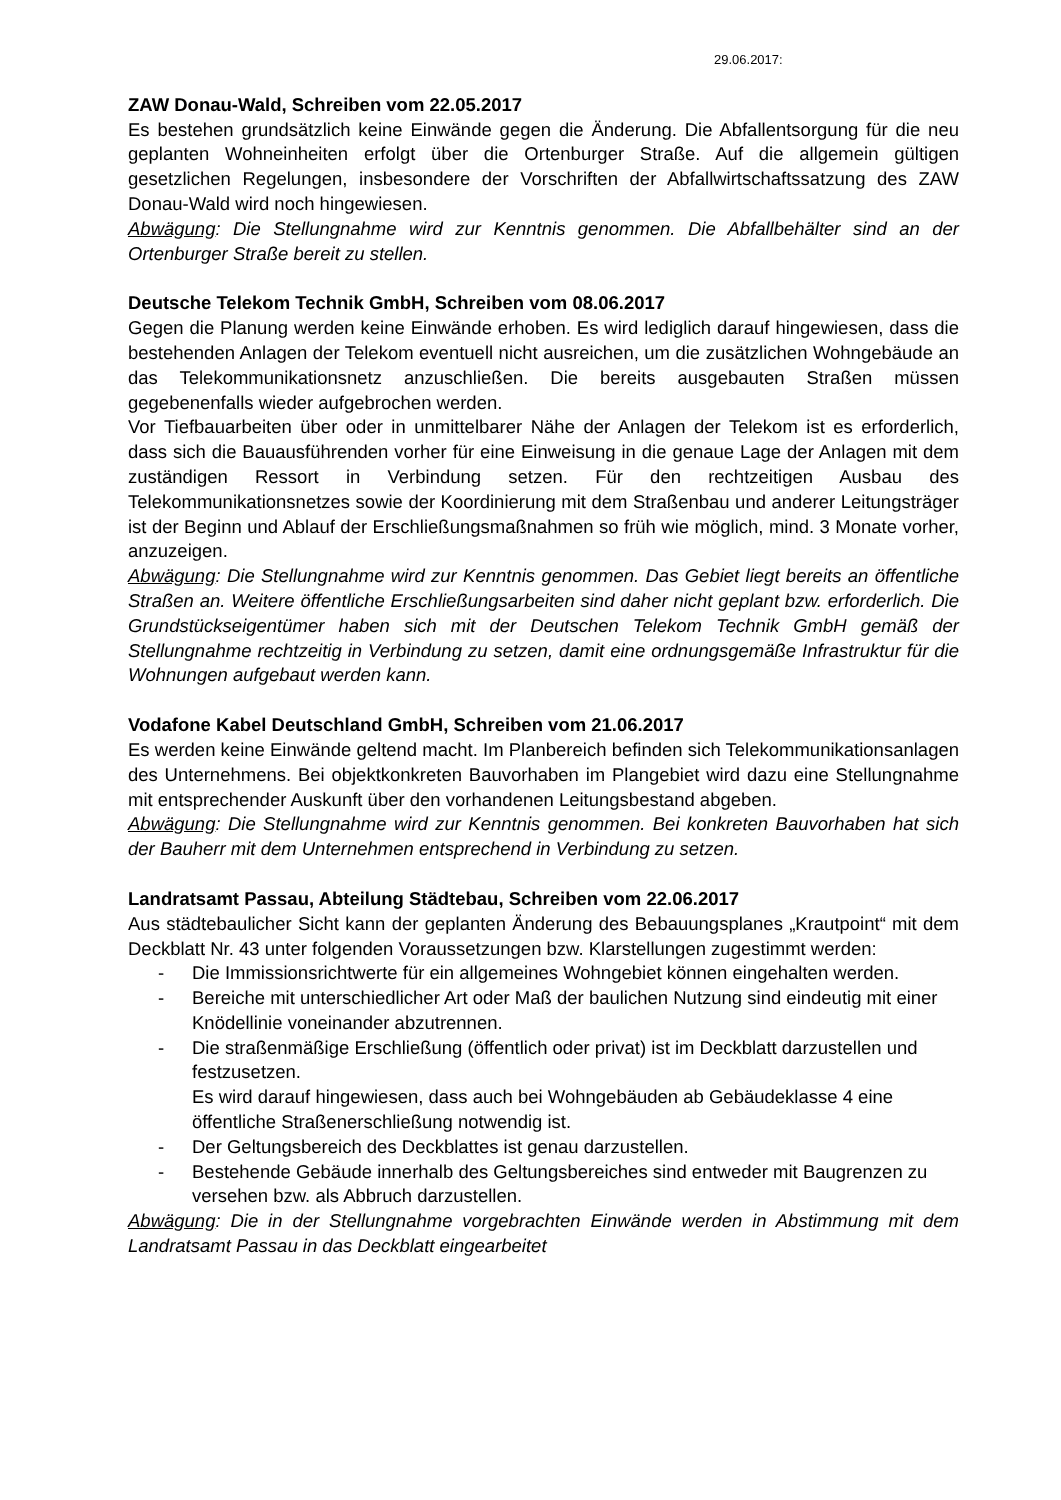29.06.2017:
ZAW Donau-Wald, Schreiben vom 22.05.2017
Es bestehen grundsätzlich keine Einwände gegen die Änderung. Die Abfallentsorgung für die neu geplanten Wohneinheiten erfolgt über die Ortenburger Straße. Auf die allgemein gültigen gesetzlichen Regelungen, insbesondere der Vorschriften der Abfallwirtschaftssatzung des ZAW Donau-Wald wird noch hingewiesen.
Abwägung: Die Stellungnahme wird zur Kenntnis genommen. Die Abfallbehälter sind an der Ortenburger Straße bereit zu stellen.
Deutsche Telekom Technik GmbH, Schreiben vom 08.06.2017
Gegen die Planung werden keine Einwände erhoben. Es wird lediglich darauf hingewiesen, dass die bestehenden Anlagen der Telekom eventuell nicht ausreichen, um die zusätzlichen Wohngebäude an das Telekommunikationsnetz anzuschließen. Die bereits ausgebauten Straßen müssen gegebenenfalls wieder aufgebrochen werden.
Vor Tiefbauarbeiten über oder in unmittelbarer Nähe der Anlagen der Telekom ist es erforderlich, dass sich die Bauausführenden vorher für eine Einweisung in die genaue Lage der Anlagen mit dem zuständigen Ressort in Verbindung setzen. Für den rechtzeitigen Ausbau des Telekommunikationsnetzes sowie der Koordinierung mit dem Straßenbau und anderer Leitungsträger ist der Beginn und Ablauf der Erschließungsmaßnahmen so früh wie möglich, mind. 3 Monate vorher, anzuzeigen.
Abwägung: Die Stellungnahme wird zur Kenntnis genommen. Das Gebiet liegt bereits an öffentliche Straßen an. Weitere öffentliche Erschließungsarbeiten sind daher nicht geplant bzw. erforderlich. Die Grundstückseigentümer haben sich mit der Deutschen Telekom Technik GmbH gemäß der Stellungnahme rechtzeitig in Verbindung zu setzen, damit eine ordnungsgemäße Infrastruktur für die Wohnungen aufgebaut werden kann.
Vodafone Kabel Deutschland GmbH, Schreiben vom 21.06.2017
Es werden keine Einwände geltend macht. Im Planbereich befinden sich Telekommunikationsanlagen des Unternehmens. Bei objektkonkreten Bauvorhaben im Plangebiet wird dazu eine Stellungnahme mit entsprechender Auskunft über den vorhandenen Leitungsbestand abgeben.
Abwägung: Die Stellungnahme wird zur Kenntnis genommen. Bei konkreten Bauvorhaben hat sich der Bauherr mit dem Unternehmen entsprechend in Verbindung zu setzen.
Landratsamt Passau, Abteilung Städtebau, Schreiben vom 22.06.2017
Aus städtebaulicher Sicht kann der geplanten Änderung des Bebauungsplanes „Krautpoint“ mit dem Deckblatt Nr. 43 unter folgenden Voraussetzungen bzw. Klarstellungen zugestimmt werden:
- Die Immissionsrichtwerte für ein allgemeines Wohngebiet können eingehalten werden.
- Bereiche mit unterschiedlicher Art oder Maß der baulichen Nutzung sind eindeutig mit einer Knödellinie voneinander abzutrennen.
- Die straßenmäßige Erschließung (öffentlich oder privat) ist im Deckblatt darzustellen und festzusetzen.
Es wird darauf hingewiesen, dass auch bei Wohngebäuden ab Gebäudeklasse 4 eine öffentliche Straßenerschließung notwendig ist.
- Der Geltungsbereich des Deckblattes ist genau darzustellen.
- Bestehende Gebäude innerhalb des Geltungsbereiches sind entweder mit Baugrenzen zu versehen bzw. als Abbruch darzustellen.
Abwägung: Die in der Stellungnahme vorgebrachten Einwände werden in Abstimmung mit dem Landratsamt Passau in das Deckblatt eingearbeitet